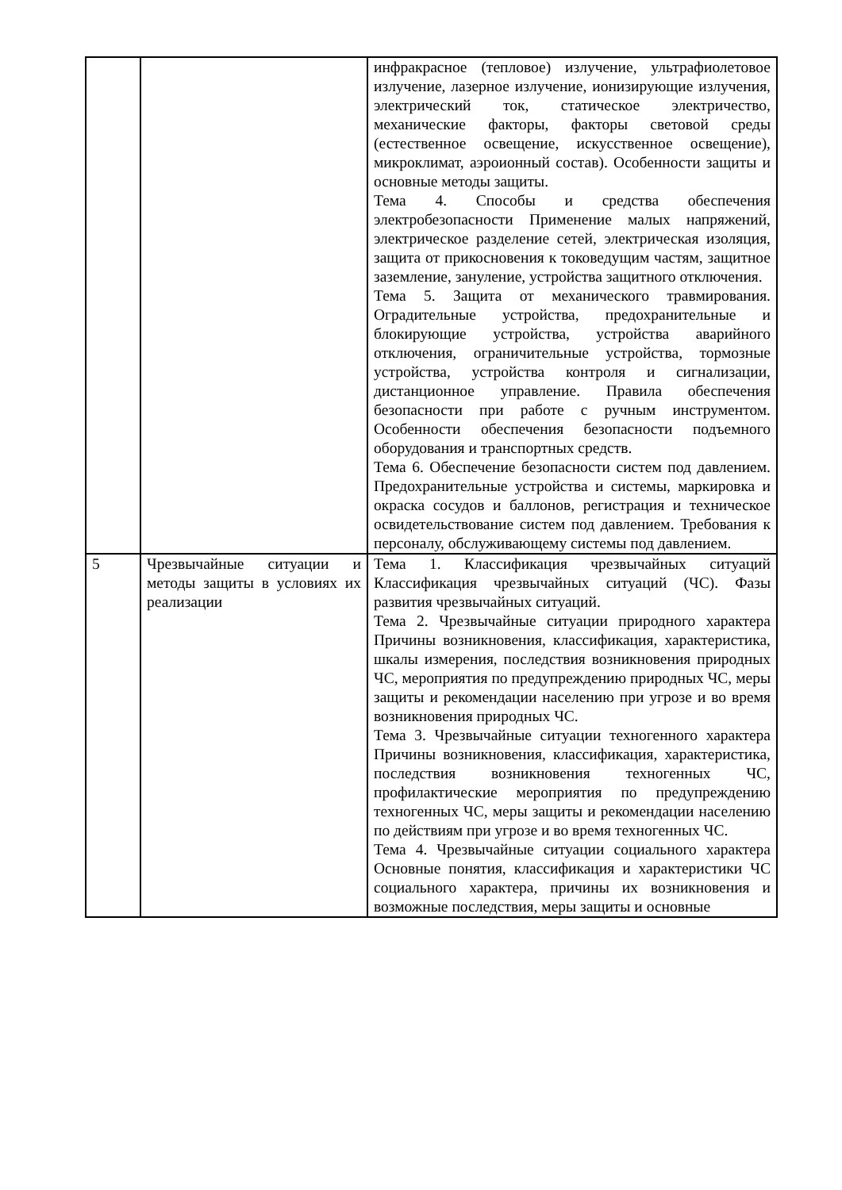| | | инфракрасное (тепловое) излучение, ультрафиолетовое излучение, лазерное излучение, ионизирующие излучения, электрический ток, статическое электричество, механические факторы, факторы световой среды (естественное освещение, искусственное освещение), микроклимат, аэроионный состав). Особенности защиты и основные методы защиты. Тема 4. Способы и средства обеспечения электробезопасности Применение малых напряжений, электрическое разделение сетей, электрическая изоляция, защита от прикосновения к токоведущим частям, защитное заземление, зануление, устройства защитного отключения. Тема 5. Защита от механического травмирования. Оградительные устройства, предохранительные и блокирующие устройства, устройства аварийного отключения, ограничительные устройства, тормозные устройства, устройства контроля и сигнализации, дистанционное управление. Правила обеспечения безопасности при работе с ручным инструментом. Особенности обеспечения безопасности подъемного оборудования и транспортных средств. Тема 6. Обеспечение безопасности систем под давлением. Предохранительные устройства и системы, маркировка и окраска сосудов и баллонов, регистрация и техническое освидетельствование систем под давлением. Требования к персоналу, обслуживающему системы под давлением. |
| 5 | Чрезвычайные ситуации и методы защиты в условиях их реализации | Тема 1. Классификация чрезвычайных ситуаций Классификация чрезвычайных ситуаций (ЧС). Фазы развития чрезвычайных ситуаций. Тема 2. Чрезвычайные ситуации природного характера Причины возникновения, классификация, характеристика, шкалы измерения, последствия возникновения природных ЧС, мероприятия по предупреждению природных ЧС, меры защиты и рекомендации населению при угрозе и во время возникновения природных ЧС. Тема 3. Чрезвычайные ситуации техногенного характера Причины возникновения, классификация, характеристика, последствия возникновения техногенных ЧС, профилактические мероприятия по предупреждению техногенных ЧС, меры защиты и рекомендации населению по действиям при угрозе и во время техногенных ЧС. Тема 4. Чрезвычайные ситуации социального характера Основные понятия, классификация и характеристики ЧС социального характера, причины их возникновения и возможные последствия, меры защиты и основные |